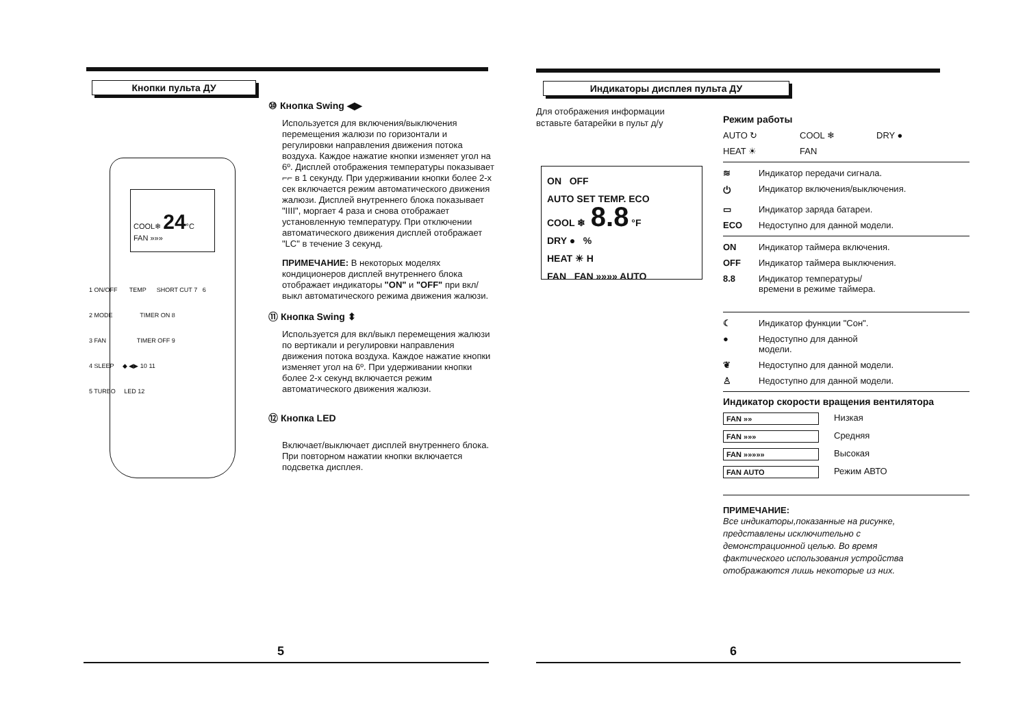Кнопки пульта ДУ
COOL❄ 24°C
FAN »»»
1 ON/OFF TEMP SHORT CUT 7 6
2 MODE TIMER ON 8
3 FAN TIMER OFF 9
4 SLEEP ◆ ◀▶ 10 11
5 TURBO LED 12
⑩ Кнопка Swing ◀▶
Используется для включения/выключения перемещения жалюзи по горизонтали и регулировки направления движения потока воздуха. Каждое нажатие кнопки изменяет угол на 6º. Дисплей отображения температуры показывает ⌐⌐ в 1 секунду. При удерживании кнопки более 2-х сек включается режим автоматического движения жалюзи. Дисплей внутреннего блока показывает "IIII", моргает 4 раза и снова отображает установленную температуру. При отключении автоматического движения дисплей отображает "LC" в течение 3 секунд.
ПРИМЕЧАНИЕ: В некоторых моделях кондиционеров дисплей внутреннего блока отображает индикаторы "ON" и "OFF" при вкл/выкл автоматического режима движения жалюзи.
⑪ Кнопка Swing ⬍
Используется для вкл/выкл перемещения жалюзи по вертикали и регулировки направления движения потока воздуха. Каждое нажатие кнопки изменяет угол на 6º. При удерживании кнопки более 2-х секунд включается режим автоматического движения жалюзи.
⑫ Кнопка LED
Включает/выключает дисплей внутреннего блока. При повторном нажатии кнопки включается подсветка дисплея.
5
Индикаторы дисплея пульта ДУ
Для отображения информации вставьте батарейки в пульт д/у
ON OFF
AUTO SET TEMP. ECO
COOL ❄ 8.8 °F
DRY ● %
HEAT ☀ H
FAN FAN »»»» AUTO
Режим работы
AUTO ↻ COOL ❄ DRY ●
HEAT ☀ FAN
≋ Индикатор передачи сигнала.
⏻ Индикатор включения/выключения.
▭ Индикатор заряда батареи.
ECO Недоступно для данной модели.
ON Индикатор таймера включения.
OFF Индикатор таймера выключения.
8.8 Индикатор температуры/
времени в режиме таймера.
☾ Индикатор функции "Сон".
● Недоступно для данной
модели.
❦ Недоступно для данной модели.
♙ Недоступно для данной модели.
Индикатор скорости вращения вентилятора
FAN »» Низкая
FAN »»» Средняя
FAN »»»»» Высокая
FAN AUTO Режим АВТО
ПРИМЕЧАНИЕ:
Все индикаторы,показанные на рисунке, представлены исключительно с демонстрационной целью. Во время фактического использования устройства отображаются лишь некоторые из них.
6